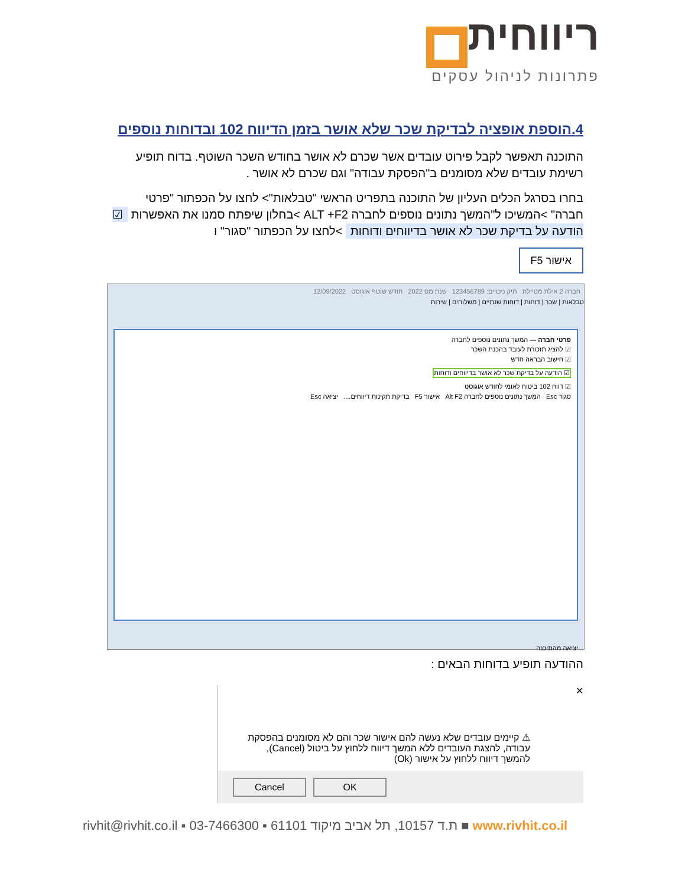ריווחית
פתרונות לניהול עסקים
4.הוספת אופציה לבדיקת שכר שלא אושר בזמן הדיווח 102 ובדוחות נוספים
התוכנה תאפשר לקבל פירוט עובדים אשר שכרם לא אושר בחודש השכר השוטף. בדוח תופיע רשימת עובדים שלא מסומנים ב"הפסקת עבודה" וגם שכרם לא אושר .
בחרו בסרגל הכלים העליון של התוכנה בתפריט הראשי "טבלאות"> לחצו על הכפתור "פרטי חברה" >המשיכו ל"המשך נתונים נוספים לחברה ALT +F2 >בחלון שיפתח סמנו את האפשרות ☑ הודעה על בדיקת שכר לא אושר בדיווחים ודוחות >לחצו על הכפתור "סגור" ו
אישור F5
חברה 2 אילת מטיילת תיק ניכויים: 123456789 שנת מס 2022 חודש שוטף אוגוסט 12/09/2022
טבלאות | שכר | דוחות | דוחות שנתיים | משלוחים | שירות
פרטי חברה — המשך נתונים נוספים לחברה
☑ להציג תזכורת לעובד בהכנת השכר
☑ חישוב הבראה חדש
☑ הודעה על בדיקת שכר לא אושר בדיווחים ודוחות
☑ דווח 102 ביטוח לאומי לחודש אוגוסט
סגור Esc המשך נתונים נוספים לחברה Alt F2 אישור F5 בדיקת תקינות דיווחים.... יציאה Esc
יציאה מהתוכנה
ההודעה תופיע בדוחות הבאים :
✕
⚠ קיימים עובדים שלא נעשה להם אישור שכר והם לא מסומנים בהפסקת עבודה, להצגת העובדים ללא המשך דיווח ללחוץ על ביטול (Cancel), להמשך דיווח ללחוץ על אישור (Ok)
Cancel OK
rivhit@rivhit.co.il ▪ ת.ד 10157, תל אביב מיקוד 61101 ▪ 03-7466300 ■ www.rivhit.co.il